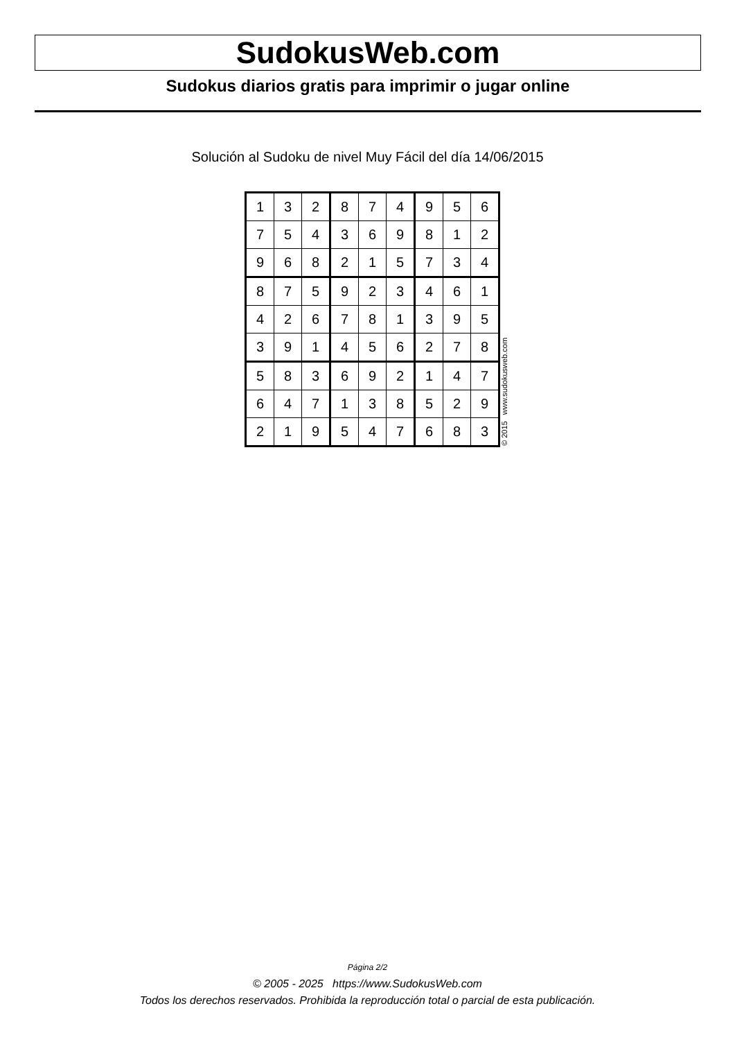SudokusWeb.com
Sudokus diarios gratis para imprimir o jugar online
Solución al Sudoku de nivel Muy Fácil del día 14/06/2015
| 1 | 3 | 2 | 8 | 7 | 4 | 9 | 5 | 6 |
| 7 | 5 | 4 | 3 | 6 | 9 | 8 | 1 | 2 |
| 9 | 6 | 8 | 2 | 1 | 5 | 7 | 3 | 4 |
| 8 | 7 | 5 | 9 | 2 | 3 | 4 | 6 | 1 |
| 4 | 2 | 6 | 7 | 8 | 1 | 3 | 9 | 5 |
| 3 | 9 | 1 | 4 | 5 | 6 | 2 | 7 | 8 |
| 5 | 8 | 3 | 6 | 9 | 2 | 1 | 4 | 7 |
| 6 | 4 | 7 | 1 | 3 | 8 | 5 | 2 | 9 |
| 2 | 1 | 9 | 5 | 4 | 7 | 6 | 8 | 3 |
© 2015 www.sudokusweb.com
Página 2/2
© 2005 - 2025 https://www.SudokusWeb.com
Todos los derechos reservados. Prohibida la reproducción total o parcial de esta publicación.